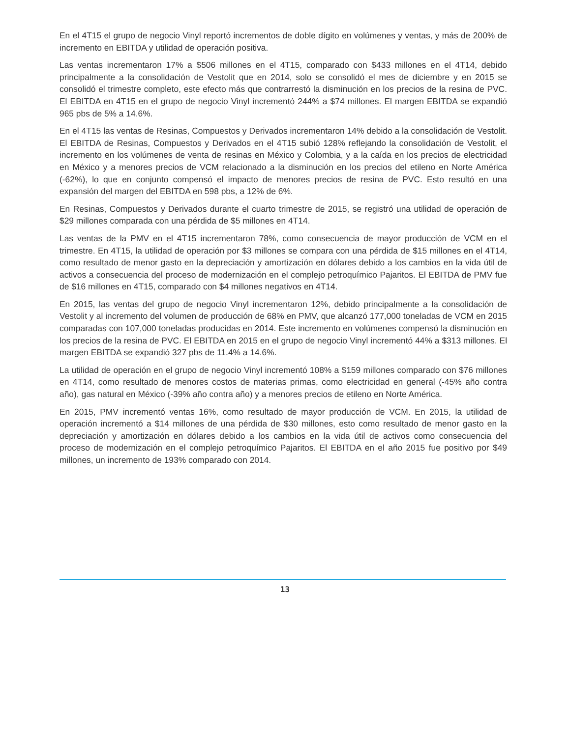En el 4T15 el grupo de negocio Vinyl reportó incrementos de doble dígito en volúmenes y ventas, y más de 200% de incremento en EBITDA y utilidad de operación positiva.
Las ventas incrementaron 17% a $506 millones en el 4T15, comparado con $433 millones en el 4T14, debido principalmente a la consolidación de Vestolit que en 2014, solo se consolidó el mes de diciembre y en 2015 se consolidó el trimestre completo, este efecto más que contrarrestó la disminución en los precios de la resina de PVC. El EBITDA en 4T15 en el grupo de negocio Vinyl incrementó 244% a $74 millones. El margen EBITDA se expandió 965 pbs de 5% a 14.6%.
En el 4T15 las ventas de Resinas, Compuestos y Derivados incrementaron 14% debido a la consolidación de Vestolit. El EBITDA de Resinas, Compuestos y Derivados en el 4T15 subió 128% reflejando la consolidación de Vestolit, el incremento en los volúmenes de venta de resinas en México y Colombia, y a la caída en los precios de electricidad en México y a menores precios de VCM relacionado a la disminución en los precios del etileno en Norte América (-62%), lo que en conjunto compensó el impacto de menores precios de resina de PVC. Esto resultó en una expansión del margen del EBITDA en 598 pbs, a 12% de 6%.
En Resinas, Compuestos y Derivados durante el cuarto trimestre de 2015, se registró una utilidad de operación de $29 millones comparada con una pérdida de $5 millones en 4T14.
Las ventas de la PMV en el 4T15 incrementaron 78%, como consecuencia de mayor producción de VCM en el trimestre. En 4T15, la utilidad de operación por $3 millones se compara con una pérdida de $15 millones en el 4T14, como resultado de menor gasto en la depreciación y amortización en dólares debido a los cambios en la vida útil de activos a consecuencia del proceso de modernización en el complejo petroquímico Pajaritos. El EBITDA de PMV fue de $16 millones en 4T15, comparado con $4 millones negativos en 4T14.
En 2015, las ventas del grupo de negocio Vinyl incrementaron 12%, debido principalmente a la consolidación de Vestolit y al incremento del volumen de producción de 68% en PMV, que alcanzó 177,000 toneladas de VCM en 2015 comparadas con 107,000 toneladas producidas en 2014. Este incremento en volúmenes compensó la disminución en los precios de la resina de PVC. El EBITDA en 2015 en el grupo de negocio Vinyl incrementó 44% a $313 millones. El margen EBITDA se expandió 327 pbs de 11.4% a 14.6%.
La utilidad de operación en el grupo de negocio Vinyl incrementó 108% a $159 millones comparado con $76 millones en 4T14, como resultado de menores costos de materias primas, como electricidad en general (-45% año contra año), gas natural en México (-39% año contra año) y a menores precios de etileno en Norte América.
En 2015, PMV incrementó ventas 16%, como resultado de mayor producción de VCM. En 2015, la utilidad de operación incrementó a $14 millones de una pérdida de $30 millones, esto como resultado de menor gasto en la depreciación y amortización en dólares debido a los cambios en la vida útil de activos como consecuencia del proceso de modernización en el complejo petroquímico Pajaritos. El EBITDA en el año 2015 fue positivo por $49 millones, un incremento de 193% comparado con 2014.
13